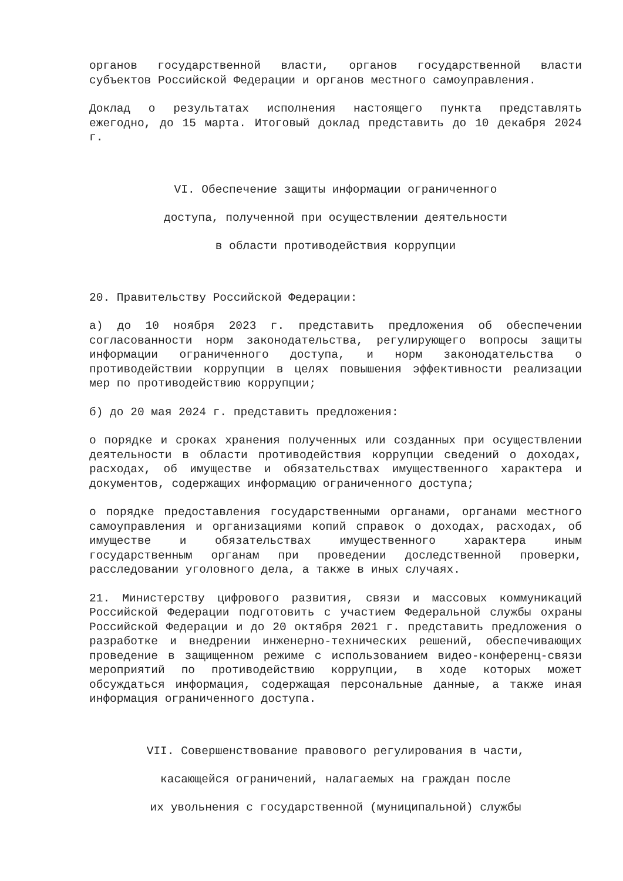органов государственной власти, органов государственной власти субъектов Российской Федерации и органов местного самоуправления.
Доклад о результатах исполнения настоящего пункта представлять ежегодно, до 15 марта. Итоговый доклад представить до 10 декабря 2024 г.
VI. Обеспечение защиты информации ограниченного
доступа, полученной при осуществлении деятельности
в области противодействия коррупции
20. Правительству Российской Федерации:
а) до 10 ноября 2023 г. представить предложения об обеспечении согласованности норм законодательства, регулирующего вопросы защиты информации ограниченного доступа, и норм законодательства о противодействии коррупции в целях повышения эффективности реализации мер по противодействию коррупции;
б) до 20 мая 2024 г. представить предложения:
о порядке и сроках хранения полученных или созданных при осуществлении деятельности в области противодействия коррупции сведений о доходах, расходах, об имуществе и обязательствах имущественного характера и документов, содержащих информацию ограниченного доступа;
о порядке предоставления государственными органами, органами местного самоуправления и организациями копий справок о доходах, расходах, об имуществе и обязательствах имущественного характера иным государственным органам при проведении доследственной проверки, расследовании уголовного дела, а также в иных случаях.
21. Министерству цифрового развития, связи и массовых коммуникаций Российской Федерации подготовить с участием Федеральной службы охраны Российской Федерации и до 20 октября 2021 г. представить предложения о разработке и внедрении инженерно-технических решений, обеспечивающих проведение в защищенном режиме с использованием видео-конференц-связи мероприятий по противодействию коррупции, в ходе которых может обсуждаться информация, содержащая персональные данные, а также иная информация ограниченного доступа.
VII. Совершенствование правового регулирования в части,
касающейся ограничений, налагаемых на граждан после
их увольнения с государственной (муниципальной) службы